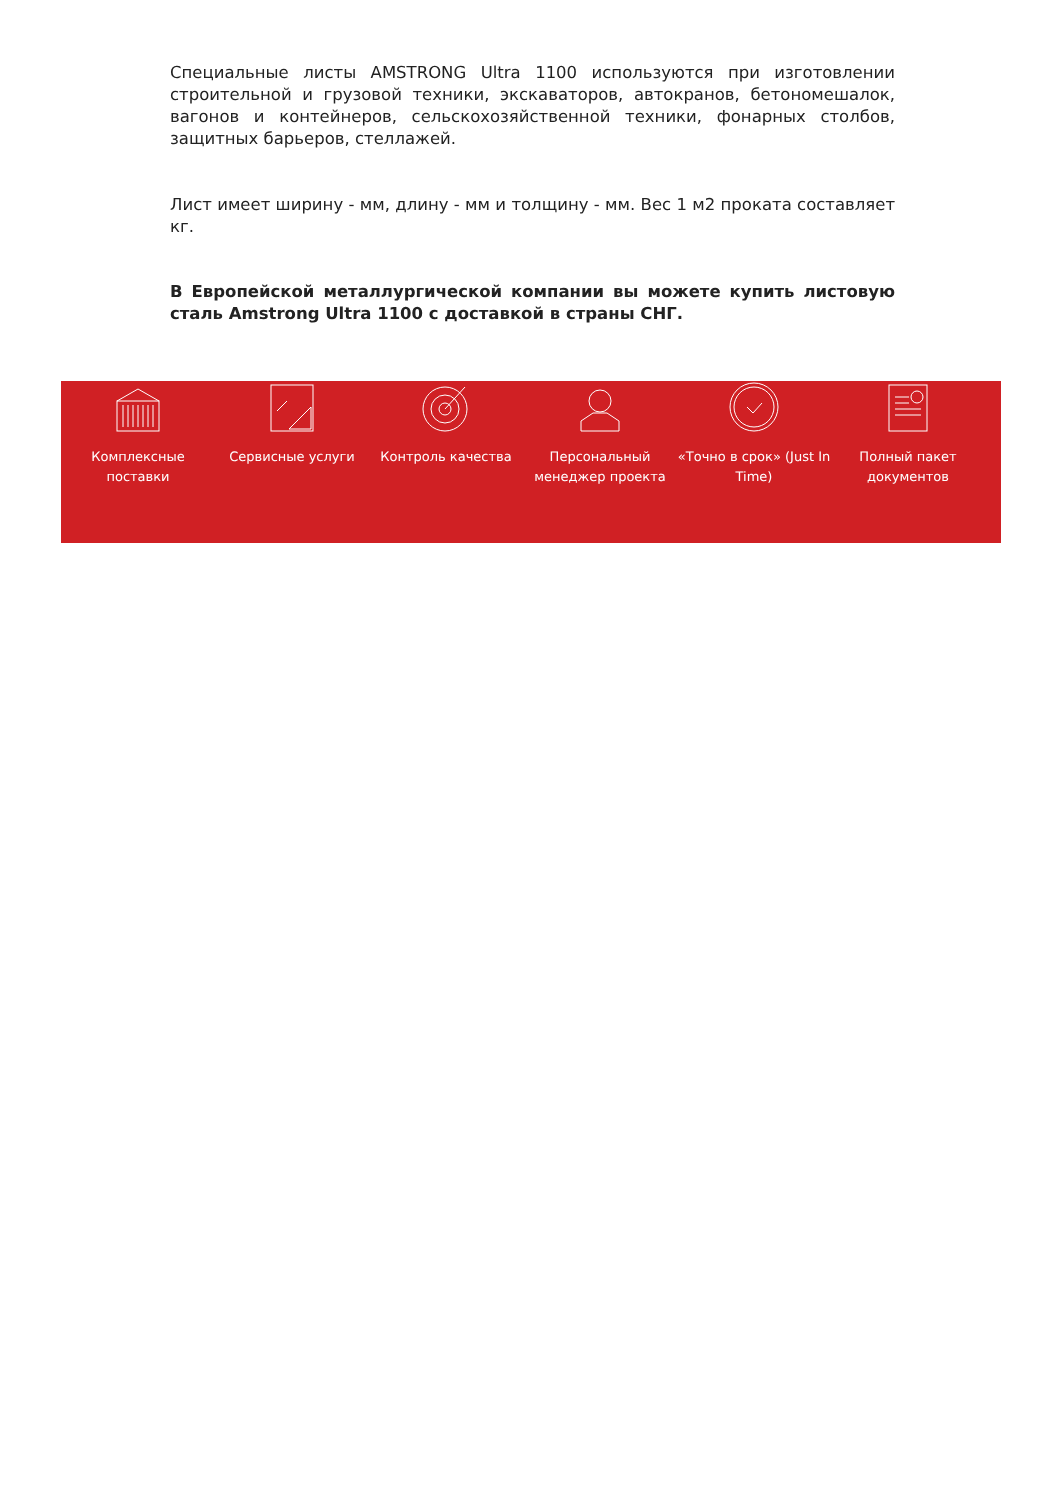Специальные листы AMSTRONG Ultra 1100 используются при изготовлении строительной и грузовой техники, экскаваторов, автокранов, бетономешалок, вагонов и контейнеров, сельскохозяйственной техники, фонарных столбов, защитных барьеров, стеллажей.
Лист имеет ширину - мм, длину - мм и толщину - мм. Вес 1 м2 проката составляет кг.
В Европейской металлургической компании вы можете купить листовую сталь Amstrong Ultra 1100 с доставкой в страны СНГ.
Комплексные поставки
Сервисные услуги Контроль качества Персональный менеджер проекта
«Точно в срок» (Just In Time)
Полный пакет документов